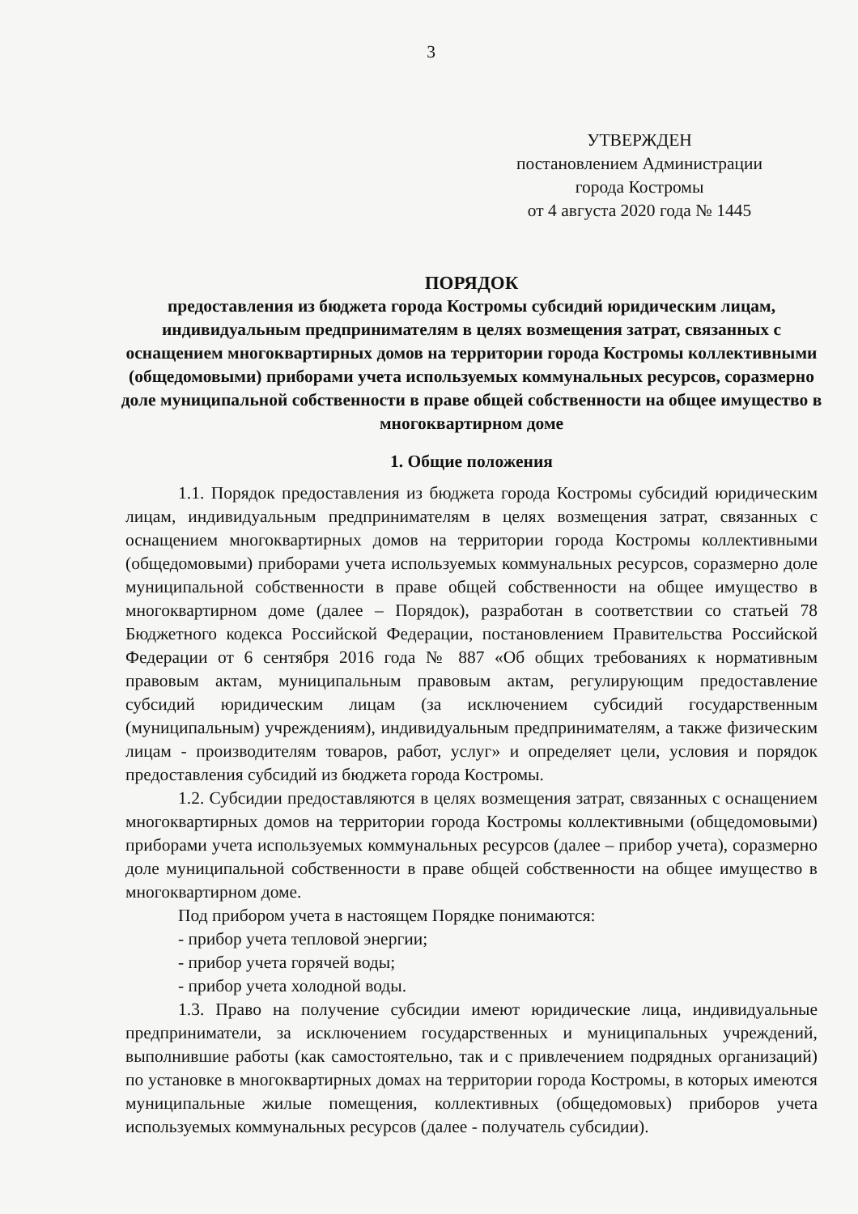3
УТВЕРЖДЕН
постановлением Администрации
города Костромы
от 4 августа 2020 года № 1445
ПОРЯДОК
предоставления из бюджета города Костромы субсидий юридическим лицам, индивидуальным предпринимателям в целях возмещения затрат, связанных с оснащением многоквартирных домов на территории города Костромы коллективными (общедомовыми) приборами учета используемых коммунальных ресурсов, соразмерно доле муниципальной собственности в праве общей собственности на общее имущество в многоквартирном доме
1. Общие положения
1.1. Порядок предоставления из бюджета города Костромы субсидий юридическим лицам, индивидуальным предпринимателям в целях возмещения затрат, связанных с оснащением многоквартирных домов на территории города Костромы коллективными (общедомовыми) приборами учета используемых коммунальных ресурсов, соразмерно доле муниципальной собственности в праве общей собственности на общее имущество в многоквартирном доме (далее – Порядок), разработан в соответствии со статьей 78 Бюджетного кодекса Российской Федерации, постановлением Правительства Российской Федерации от 6 сентября 2016 года № 887 «Об общих требованиях к нормативным правовым актам, муниципальным правовым актам, регулирующим предоставление субсидий юридическим лицам (за исключением субсидий государственным (муниципальным) учреждениям), индивидуальным предпринимателям, а также физическим лицам - производителям товаров, работ, услуг» и определяет цели, условия и порядок предоставления субсидий из бюджета города Костромы.
1.2. Субсидии предоставляются в целях возмещения затрат, связанных с оснащением многоквартирных домов на территории города Костромы коллективными (общедомовыми) приборами учета используемых коммунальных ресурсов (далее – прибор учета), соразмерно доле муниципальной собственности в праве общей собственности на общее имущество в многоквартирном доме.
Под прибором учета в настоящем Порядке понимаются:
- прибор учета тепловой энергии;
- прибор учета горячей воды;
- прибор учета холодной воды.
1.3. Право на получение субсидии имеют юридические лица, индивидуальные предприниматели, за исключением государственных и муниципальных учреждений, выполнившие работы (как самостоятельно, так и с привлечением подрядных организаций) по установке в многоквартирных домах на территории города Костромы, в которых имеются муниципальные жилые помещения, коллективных (общедомовых) приборов учета используемых коммунальных ресурсов (далее - получатель субсидии).